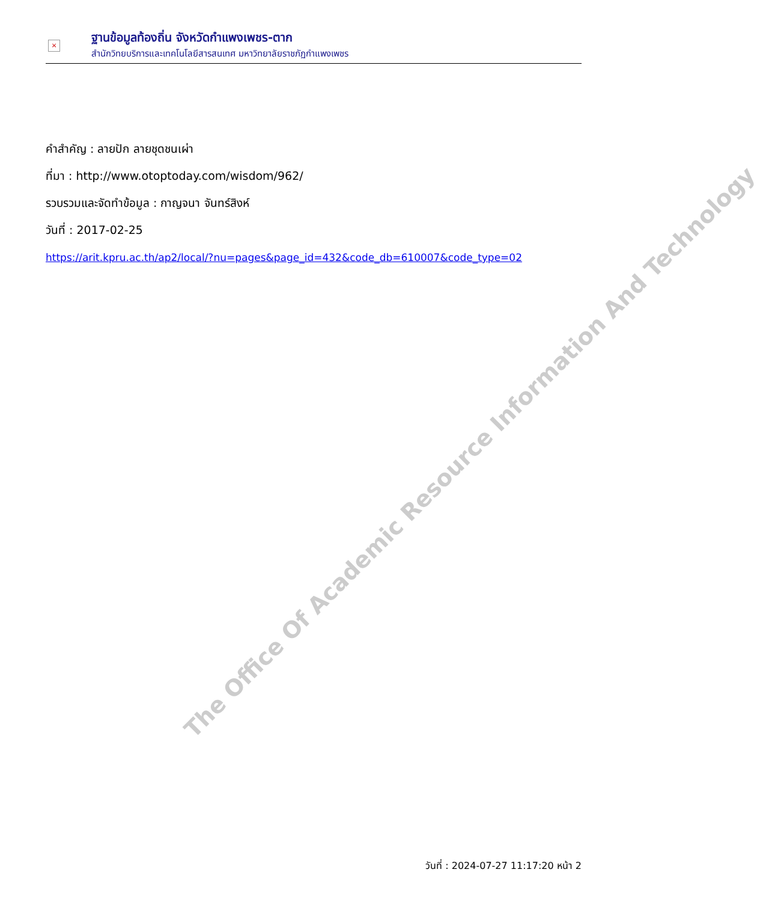The Office Of Academic Resource Information And Technology
×
ฐานข้อมูลท้องถิ่น จังหวัดกำแพงเพชร-ตาก
สำนักวิทยบริการและเทคโนโลยีสารสนเทศ มหาวิทยาลัยราชภัฏกำแพงเพชร
คำสำคัญ : ลายปัก ลายชุดชนเผ่า
ที่มา : http://www.otoptoday.com/wisdom/962/
รวบรวมและจัดทำข้อมูล : กาญจนา จันทร์สิงห์
วันที่ : 2017-02-25
https://arit.kpru.ac.th/ap2/local/?nu=pages&page_id=432&code_db=610007&code_type=02
วันที่ : 2024-07-27 11:17:20 หน้า 2